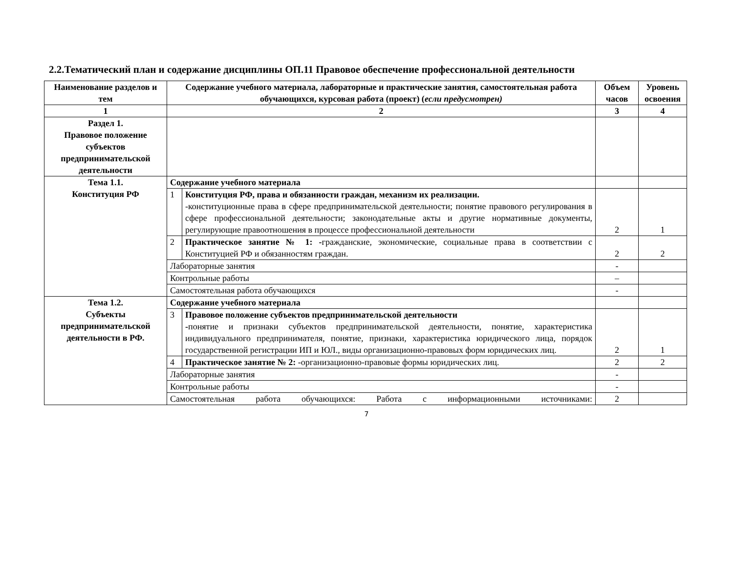2.2.Тематический план и содержание дисциплины ОП.11 Правовое обеспечение профессиональной деятельности
| Наименование разделов и тем | Содержание учебного материала, лабораторные и практические занятия, самостоятельная работа обучающихся, курсовая работа (проект) ( если предусмотрен) | | Объем часов | Уровень освоения |
| --- | --- | --- | --- | --- |
| 1 | 2 | | 3 | 4 |
| Раздел 1. Правовое положение субъектов предпринимательской деятельности | | | | |
| Тема 1.1. Конституция РФ | Содержание учебного материала | | | |
| | 1 | Конституция РФ, права и обязанности граждан, механизм их реализации. -конституционные права в сфере предпринимательской деятельности; понятие правового регулирования в сфере профессиональной деятельности; законодательные акты и другие нормативные документы, регулирующие правоотношения в процессе профессиональной деятельности | 2 | 1 |
| | 2 | Практическое занятие № 1: - гражданские, экономические, социальные права в соответствии с Конституцией РФ и обязанностям граждан. | 2 | 2 |
| | Лабораторные занятия | | - | |
| | Контрольные работы | | – | |
| | Самостоятельная работа обучающихся | | - | |
| Тема 1.2. Субъекты предпринимательской деятельности в РФ. | Содержание учебного материала | | | |
| | 3 | Правовое положение субъектов предпринимательской деятельности - понятие и признаки субъектов предпринимательской деятельности, понятие, характеристика индивидуального предпринимателя, понятие, признаки, характеристика юридического лица, порядок государственной регистрации ИП и ЮЛ., виды организационно-правовых форм юридических лиц. | 2 | 1 |
| | 4 | Практическое занятие № 2: -организационно-правовые формы юридических лиц. | 2 | 2 |
| | Лабораторные занятия | | - | |
| | Контрольные работы | | - | |
| | Самостоятельная работа обучающихся: Работа с информационными источниками: | | 2 | |
7